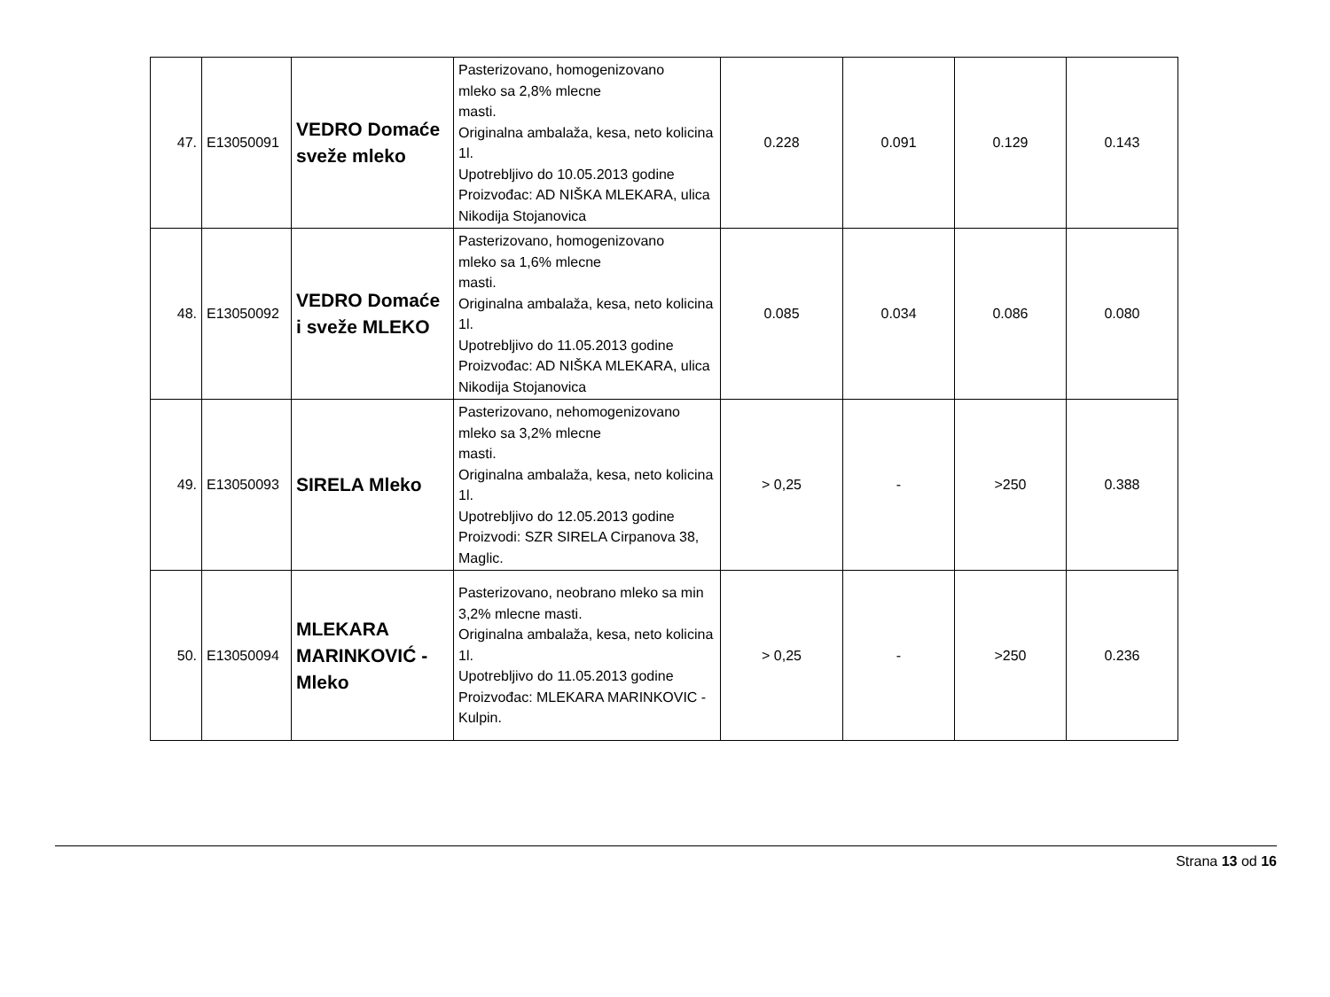| 47. | E13050091 | VEDRO Domaće sveže mleko | Pasterizovano, homogenizovano mleko sa 2,8% mlecne masti. Originalna ambalaža, kesa, neto kolicina 1l. Upotrebljivo do 10.05.2013 godine Proizvođac: AD NIŠKA MLEKARA, ulica Nikodija Stojanovica | 0.228 | 0.091 | 0.129 | 0.143 |
| 48. | E13050092 | VEDRO Domaće i sveže MLEKO | Pasterizovano, homogenizovano mleko sa 1,6% mlecne masti. Originalna ambalaža, kesa, neto kolicina 1l. Upotrebljivo do 11.05.2013 godine Proizvođac: AD NIŠKA MLEKARA, ulica Nikodija Stojanovica | 0.085 | 0.034 | 0.086 | 0.080 |
| 49. | E13050093 | SIRELA Mleko | Pasterizovano, nehomogenizovano mleko sa 3,2% mlecne masti. Originalna ambalaža, kesa, neto kolicina 1l. Upotrebljivo do 12.05.2013 godine Proizvodi: SZR SIRELA Cirpanova 38, Maglic. | > 0,25 | - | >250 | 0.388 |
| 50. | E13050094 | MLEKARA MARINKOVIĆ - Mleko | Pasterizovano, neobrano mleko sa min 3,2% mlecne masti. Originalna ambalaža, kesa, neto kolicina 1l. Upotrebljivo do 11.05.2013 godine Proizvođac: MLEKARA MARINKOVIC - Kulpin. | > 0,25 | - | >250 | 0.236 |
Strana 13 od 16